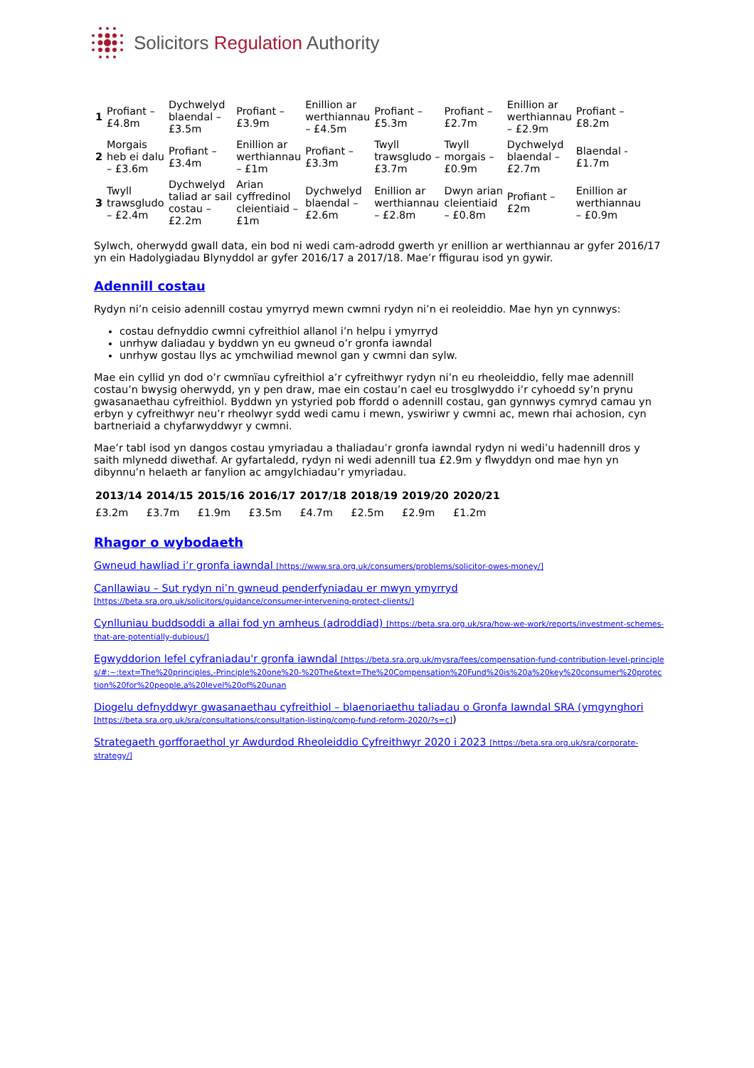Solicitors Regulation Authority
| 1 | Profiant – £4.8m | Dychwelyd blaendal – £3.5m | Profiant – £3.9m | Enillion ar werthiannau – £4.5m | Profiant – £5.3m | Profiant – £2.7m | Enillion ar werthiannau – £2.9m | Profiant – £8.2m |
| 2 | Morgais heb ei dalu – £3.6m | Profiant – £3.4m | Enillion ar werthiannau – £1m | Profiant – £3.3m | Twyll trawsgludo – £3.7m | Twyll morgais – £0.9m | Dychwelyd blaendal – £2.7m | Blaendal - £1.7m |
| 3 | Twyll trawsgludo – £2.4m | Dychwelyd taliad ar sail costau – £2.2m | Arian cyffredinol cleientiaid – £1m | Dychwelyd blaendal – £2.6m | Enillion ar werthiannau – £2.8m | Dwyn arian cleientiaid – £0.8m | Profiant – £2m | Enillion ar werthiannau – £0.9m |
Sylwch, oherwydd gwall data, ein bod ni wedi cam-adrodd gwerth yr enillion ar werthiannau ar gyfer 2016/17 yn ein Hadolygiadau Blynyddol ar gyfer 2016/17 a 2017/18. Mae’r ffigurau isod yn gywir.
Adennill costau
Rydyn ni’n ceisio adennill costau ymyrryd mewn cwmni rydyn ni’n ei reoleiddio. Mae hyn yn cynnwys:
costau defnyddio cwmni cyfreithiol allanol i’n helpu i ymyrryd
unrhyw daliadau y byddwn yn eu gwneud o’r gronfa iawndal
unrhyw gostau llys ac ymchwiliad mewnol gan y cwmni dan sylw.
Mae ein cyllid yn dod o’r cwmnïau cyfreithiol a’r cyfreithwyr rydyn ni’n eu rheoleiddio, felly mae adennill costau’n bwysig oherwydd, yn y pen draw, mae ein costau’n cael eu trosglwyddo i’r cyhoedd sy’n prynu gwasanaethau cyfreithiol. Byddwn yn ystyried pob ffordd o adennill costau, gan gynnwys cymryd camau yn erbyn y cyfreithwyr neu’r rheolwyr sydd wedi camu i mewn, yswiriwr y cwmni ac, mewn rhai achosion, cyn bartneriaid a chyfarwyddwyr y cwmni.
Mae’r tabl isod yn dangos costau ymyriadau a thaliadau’r gronfa iawndal rydyn ni wedi’u hadennill dros y saith mlynedd diwethaf. Ar gyfartaledd, rydyn ni wedi adennill tua £2.9m y flwyddyn ond mae hyn yn dibynnu’n helaeth ar fanylion ac amgylchiadau’r ymyriadau.
| 2013/14 | 2014/15 | 2015/16 | 2016/17 | 2017/18 | 2018/19 | 2019/20 | 2020/21 |
| --- | --- | --- | --- | --- | --- | --- | --- |
| £3.2m | £3.7m | £1.9m | £3.5m | £4.7m | £2.5m | £2.9m | £1.2m |
Rhagor o wybodaeth
Gwneud hawliad i’r gronfa iawndal [https://www.sra.org.uk/consumers/problems/solicitor-owes-money/]
Canllawiau – Sut rydyn ni’n gwneud penderfyniadau er mwyn ymyrryd [https://beta.sra.org.uk/solicitors/guidance/consumer-intervening-protect-clients/]
Cynlluniau buddsoddi a allai fod yn amheus (adroddiad) [https://beta.sra.org.uk/sra/how-we-work/reports/investment-schemes-that-are-potentially-dubious/]
Egwyddorion lefel cyfraniadau'r gronfa iawndal [https://beta.sra.org.uk/mysra/fees/compensation-fund-contribution-level-principles/#:~:text=The%20principles,-Principle%20one%20-%20The&text=The%20Compensation%20Fund%20is%20a%20key%20consumer%20protection%20for%20people,a%20level%20of%20unan
Diogelu defnyddwyr gwasanaethau cyfreithiol – blaenoriaethu taliadau o Gronfa Iawndal SRA (ymgynghori [https://beta.sra.org.uk/sra/consultations/consultation-listing/comp-fund-reform-2020/?s=c])
Strategaeth gorfforaethol yr Awdurdod Rheoleiddio Cyfreithwyr 2020 i 2023 [https://beta.sra.org.uk/sra/corporate-strategy/]